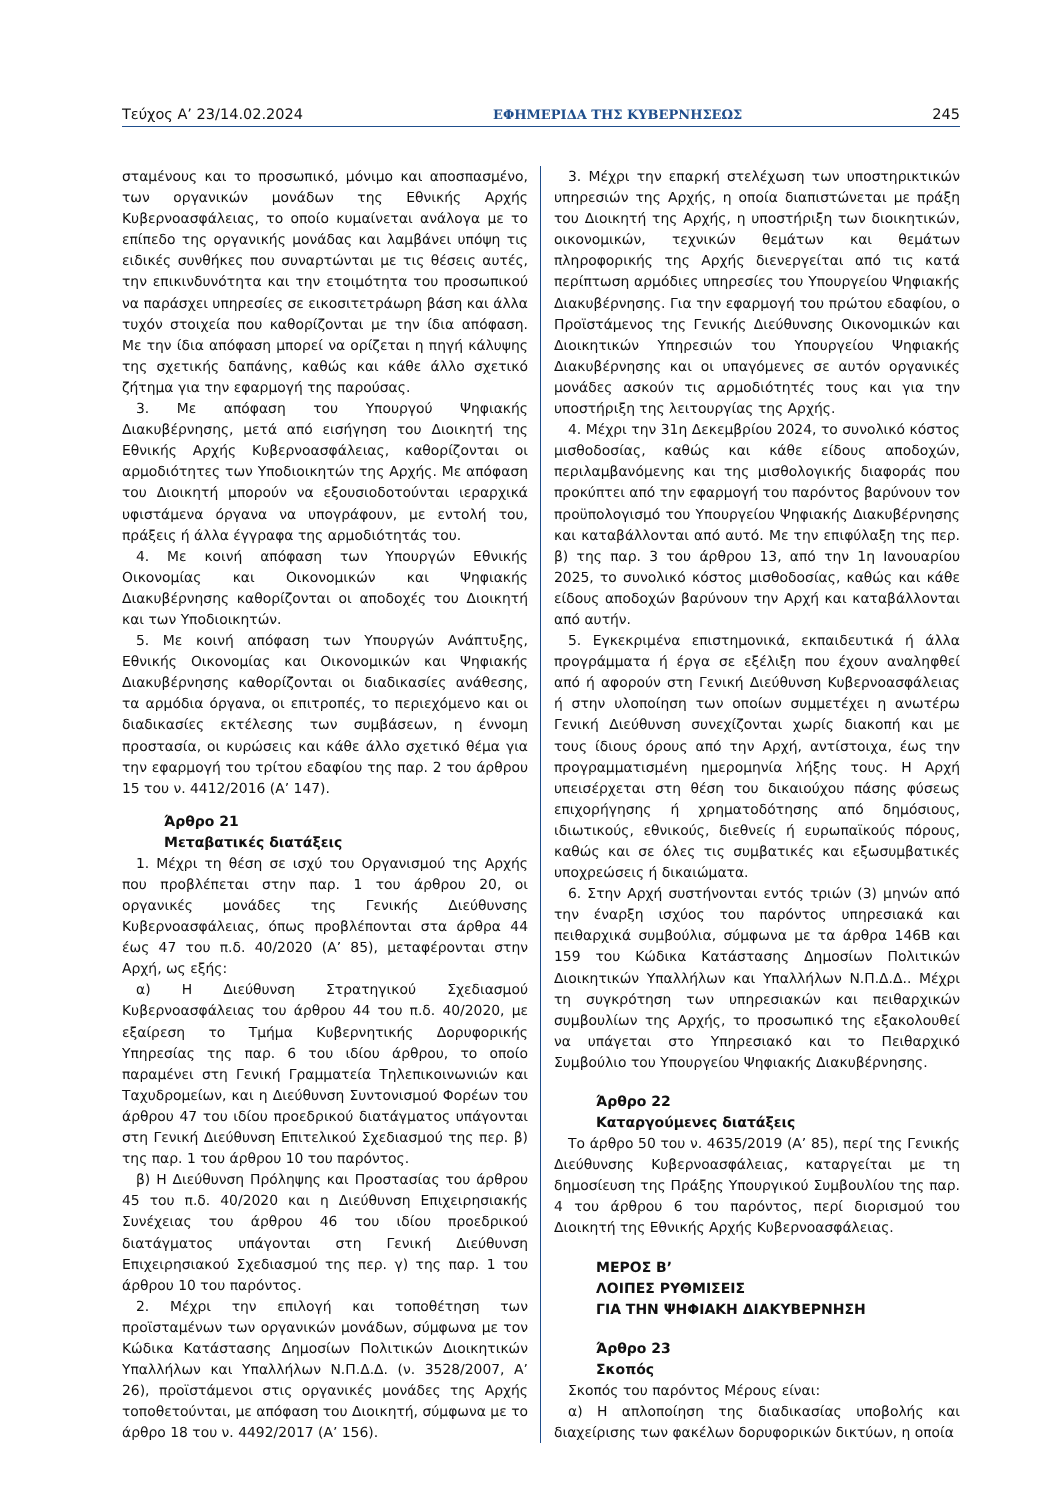Τεύχος Α’ 23/14.02.2024 ΕΦΗΜΕΡΙΔΑ ΤΗΣ ΚΥΒΕΡΝΗΣΕΩΣ 245
σταμένους και το προσωπικό, μόνιμο και αποσπασμένο, των οργανικών μονάδων της Εθνικής Αρχής Κυβερνοασφάλειας, το οποίο κυμαίνεται ανάλογα με το επίπεδο της οργανικής μονάδας και λαμβάνει υπόψη τις ειδικές συνθήκες που συναρτώνται με τις θέσεις αυτές, την επικινδυνότητα και την ετοιμότητα του προσωπικού να παράσχει υπηρεσίες σε εικοσιτετράωρη βάση και άλλα τυχόν στοιχεία που καθορίζονται με την ίδια απόφαση. Με την ίδια απόφαση μπορεί να ορίζεται η πηγή κάλυψης της σχετικής δαπάνης, καθώς και κάθε άλλο σχετικό ζήτημα για την εφαρμογή της παρούσας.
3. Με απόφαση του Υπουργού Ψηφιακής Διακυβέρνησης, μετά από εισήγηση του Διοικητή της Εθνικής Αρχής Κυβερνοασφάλειας, καθορίζονται οι αρμοδιότητες των Υποδιοικητών της Αρχής. Με απόφαση του Διοικητή μπορούν να εξουσιοδοτούνται ιεραρχικά υφιστάμενα όργανα να υπογράφουν, με εντολή του, πράξεις ή άλλα έγγραφα της αρμοδιότητάς του.
4. Με κοινή απόφαση των Υπουργών Εθνικής Οικονομίας και Οικονομικών και Ψηφιακής Διακυβέρνησης καθορίζονται οι αποδοχές του Διοικητή και των Υποδιοικητών.
5. Με κοινή απόφαση των Υπουργών Ανάπτυξης, Εθνικής Οικονομίας και Οικονομικών και Ψηφιακής Διακυβέρνησης καθορίζονται οι διαδικασίες ανάθεσης, τα αρμόδια όργανα, οι επιτροπές, το περιεχόμενο και οι διαδικασίες εκτέλεσης των συμβάσεων, η έννομη προστασία, οι κυρώσεις και κάθε άλλο σχετικό θέμα για την εφαρμογή του τρίτου εδαφίου της παρ. 2 του άρθρου 15 του ν. 4412/2016 (Α’ 147).
Άρθρο 21
Μεταβατικές διατάξεις
1. Μέχρι τη θέση σε ισχύ του Οργανισμού της Αρχής που προβλέπεται στην παρ. 1 του άρθρου 20, οι οργανικές μονάδες της Γενικής Διεύθυνσης Κυβερνοασφάλειας, όπως προβλέπονται στα άρθρα 44 έως 47 του π.δ. 40/2020 (Α’ 85), μεταφέρονται στην Αρχή, ως εξής:
α) Η Διεύθυνση Στρατηγικού Σχεδιασμού Κυβερνοασφάλειας του άρθρου 44 του π.δ. 40/2020, με εξαίρεση το Τμήμα Κυβερνητικής Δορυφορικής Υπηρεσίας της παρ. 6 του ιδίου άρθρου, το οποίο παραμένει στη Γενική Γραμματεία Τηλεπικοινωνιών και Ταχυδρομείων, και η Διεύθυνση Συντονισμού Φορέων του άρθρου 47 του ιδίου προεδρικού διατάγματος υπάγονται στη Γενική Διεύθυνση Επιτελικού Σχεδιασμού της περ. β) της παρ. 1 του άρθρου 10 του παρόντος.
β) Η Διεύθυνση Πρόληψης και Προστασίας του άρθρου 45 του π.δ. 40/2020 και η Διεύθυνση Επιχειρησιακής Συνέχειας του άρθρου 46 του ιδίου προεδρικού διατάγματος υπάγονται στη Γενική Διεύθυνση Επιχειρησιακού Σχεδιασμού της περ. γ) της παρ. 1 του άρθρου 10 του παρόντος.
2. Μέχρι την επιλογή και τοποθέτηση των προϊσταμένων των οργανικών μονάδων, σύμφωνα με τον Κώδικα Κατάστασης Δημοσίων Πολιτικών Διοικητικών Υπαλλήλων και Υπαλλήλων Ν.Π.Δ.Δ. (ν. 3528/2007, Α’ 26), προϊστάμενοι στις οργανικές μονάδες της Αρχής τοποθετούνται, με απόφαση του Διοικητή, σύμφωνα με το άρθρο 18 του ν. 4492/2017 (Α’ 156).
3. Μέχρι την επαρκή στελέχωση των υποστηρικτικών υπηρεσιών της Αρχής, η οποία διαπιστώνεται με πράξη του Διοικητή της Αρχής, η υποστήριξη των διοικητικών, οικονομικών, τεχνικών θεμάτων και θεμάτων πληροφορικής της Αρχής διενεργείται από τις κατά περίπτωση αρμόδιες υπηρεσίες του Υπουργείου Ψηφιακής Διακυβέρνησης. Για την εφαρμογή του πρώτου εδαφίου, ο Προϊστάμενος της Γενικής Διεύθυνσης Οικονομικών και Διοικητικών Υπηρεσιών του Υπουργείου Ψηφιακής Διακυβέρνησης και οι υπαγόμενες σε αυτόν οργανικές μονάδες ασκούν τις αρμοδιότητές τους και για την υποστήριξη της λειτουργίας της Αρχής.
4. Μέχρι την 31η Δεκεμβρίου 2024, το συνολικό κόστος μισθοδοσίας, καθώς και κάθε είδους αποδοχών, περιλαμβανόμενης και της μισθολογικής διαφοράς που προκύπτει από την εφαρμογή του παρόντος βαρύνουν τον προϋπολογισμό του Υπουργείου Ψηφιακής Διακυβέρνησης και καταβάλλονται από αυτό. Με την επιφύλαξη της περ. β) της παρ. 3 του άρθρου 13, από την 1η Ιανουαρίου 2025, το συνολικό κόστος μισθοδοσίας, καθώς και κάθε είδους αποδοχών βαρύνουν την Αρχή και καταβάλλονται από αυτήν.
5. Εγκεκριμένα επιστημονικά, εκπαιδευτικά ή άλλα προγράμματα ή έργα σε εξέλιξη που έχουν αναληφθεί από ή αφορούν στη Γενική Διεύθυνση Κυβερνοασφάλειας ή στην υλοποίηση των οποίων συμμετέχει η ανωτέρω Γενική Διεύθυνση συνεχίζονται χωρίς διακοπή και με τους ίδιους όρους από την Αρχή, αντίστοιχα, έως την προγραμματισμένη ημερομηνία λήξης τους. Η Αρχή υπεισέρχεται στη θέση του δικαιούχου πάσης φύσεως επιχορήγησης ή χρηματοδότησης από δημόσιους, ιδιωτικούς, εθνικούς, διεθνείς ή ευρωπαϊκούς πόρους, καθώς και σε όλες τις συμβατικές και εξωσυμβατικές υποχρεώσεις ή δικαιώματα.
6. Στην Αρχή συστήνονται εντός τριών (3) μηνών από την έναρξη ισχύος του παρόντος υπηρεσιακά και πειθαρχικά συμβούλια, σύμφωνα με τα άρθρα 146Β και 159 του Κώδικα Κατάστασης Δημοσίων Πολιτικών Διοικητικών Υπαλλήλων και Υπαλλήλων Ν.Π.Δ.Δ.. Μέχρι τη συγκρότηση των υπηρεσιακών και πειθαρχικών συμβουλίων της Αρχής, το προσωπικό της εξακολουθεί να υπάγεται στο Υπηρεσιακό και το Πειθαρχικό Συμβούλιο του Υπουργείου Ψηφιακής Διακυβέρνησης.
Άρθρο 22
Καταργούμενες διατάξεις
Το άρθρο 50 του ν. 4635/2019 (Α’ 85), περί της Γενικής Διεύθυνσης Κυβερνοασφάλειας, καταργείται με τη δημοσίευση της Πράξης Υπουργικού Συμβουλίου της παρ. 4 του άρθρου 6 του παρόντος, περί διορισμού του Διοικητή της Εθνικής Αρχής Κυβερνοασφάλειας.
ΜΕΡΟΣ Β’
ΛΟΙΠΕΣ ΡΥΘΜΙΣΕΙΣ
ΓΙΑ ΤΗΝ ΨΗΦΙΑΚΗ ΔΙΑΚΥΒΕΡΝΗΣΗ
Άρθρο 23
Σκοπός
Σκοπός του παρόντος Μέρους είναι:
α) Η απλοποίηση της διαδικασίας υποβολής και διαχείρισης των φακέλων δορυφορικών δικτύων, η οποία